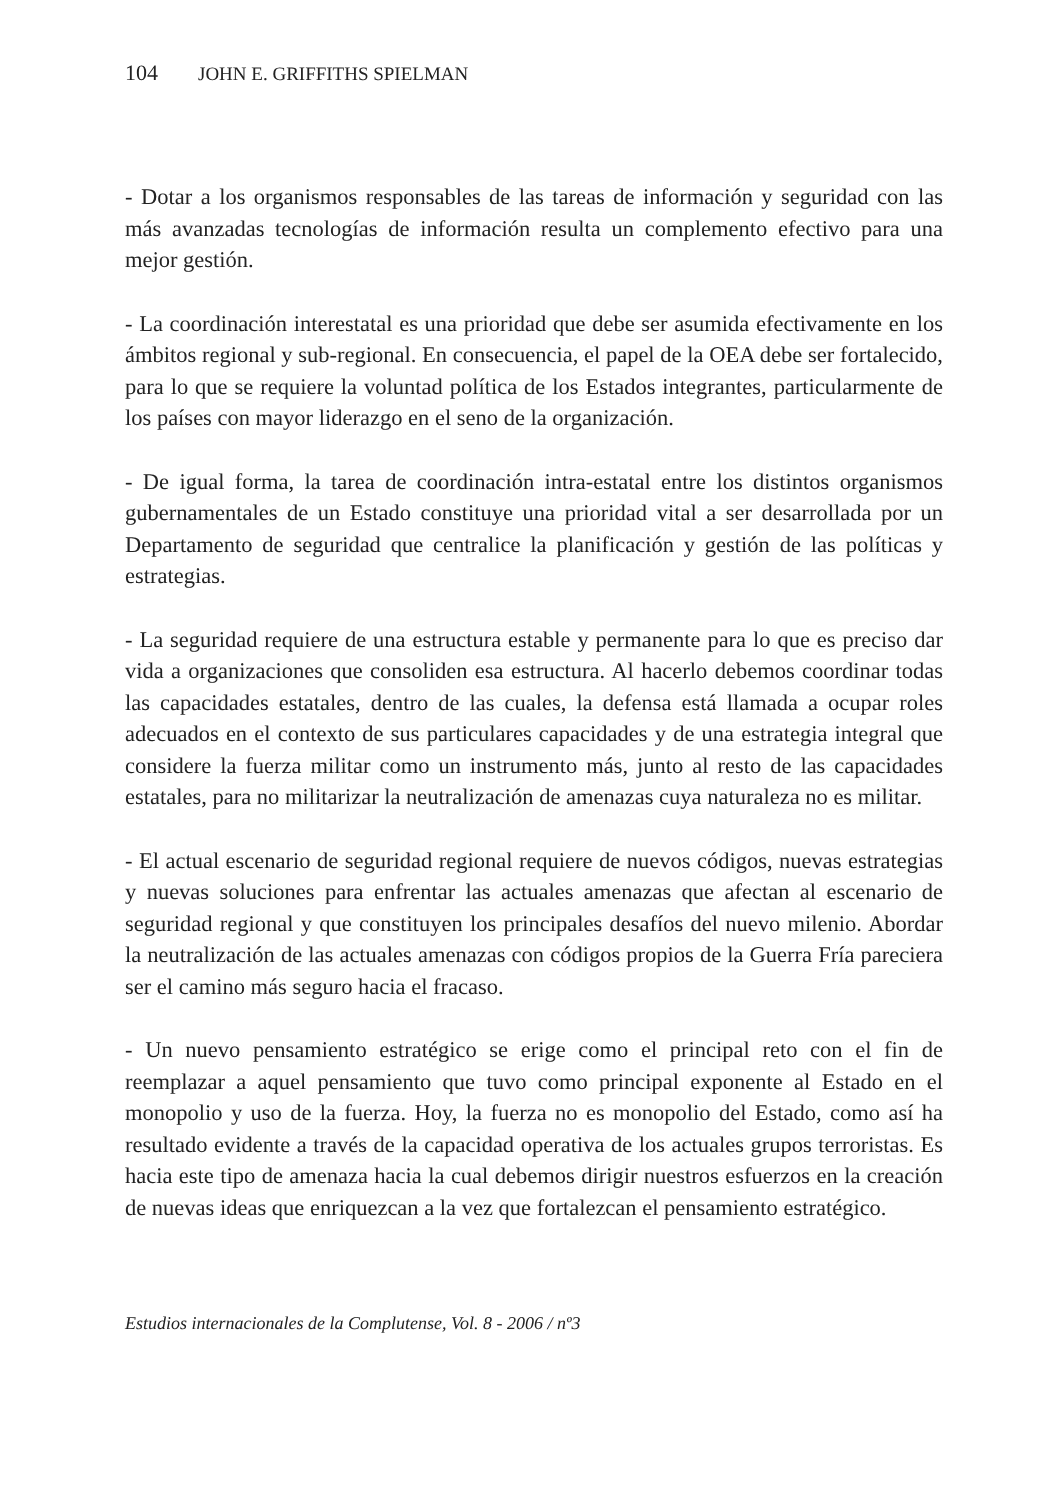104 JOHN E. GRIFFITHS SPIELMAN
- Dotar a los organismos responsables de las tareas de información y seguridad con las más avanzadas tecnologías de información resulta un complemento efectivo para una mejor gestión.
- La coordinación interestatal es una prioridad que debe ser asumida efectivamente en los ámbitos regional y sub-regional. En consecuencia, el papel de la OEA debe ser fortalecido, para lo que se requiere la voluntad política de los Estados integrantes, particularmente de los países con mayor liderazgo en el seno de la organización.
- De igual forma, la tarea de coordinación intra-estatal entre los distintos organismos gubernamentales de un Estado constituye una prioridad vital a ser desarrollada por un Departamento de seguridad que centralice la planificación y gestión de las políticas y estrategias.
- La seguridad requiere de una estructura estable y permanente para lo que es preciso dar vida a organizaciones que consoliden esa estructura. Al hacerlo debemos coordinar todas las capacidades estatales, dentro de las cuales, la defensa está llamada a ocupar roles adecuados en el contexto de sus particulares capacidades y de una estrategia integral que considere la fuerza militar como un instrumento más, junto al resto de las capacidades estatales, para no militarizar la neutralización de amenazas cuya naturaleza no es militar.
- El actual escenario de seguridad regional requiere de nuevos códigos, nuevas estrategias y nuevas soluciones para enfrentar las actuales amenazas que afectan al escenario de seguridad regional y que constituyen los principales desafíos del nuevo milenio. Abordar la neutralización de las actuales amenazas con códigos propios de la Guerra Fría pareciera ser el camino más seguro hacia el fracaso.
- Un nuevo pensamiento estratégico se erige como el principal reto con el fin de reemplazar a aquel pensamiento que tuvo como principal exponente al Estado en el monopolio y uso de la fuerza. Hoy, la fuerza no es monopolio del Estado, como así ha resultado evidente a través de la capacidad operativa de los actuales grupos terroristas. Es hacia este tipo de amenaza hacia la cual debemos dirigir nuestros esfuerzos en la creación de nuevas ideas que enriquezcan a la vez que fortalezcan el pensamiento estratégico.
Estudios internacionales de la Complutense, Vol. 8 - 2006 / nº3